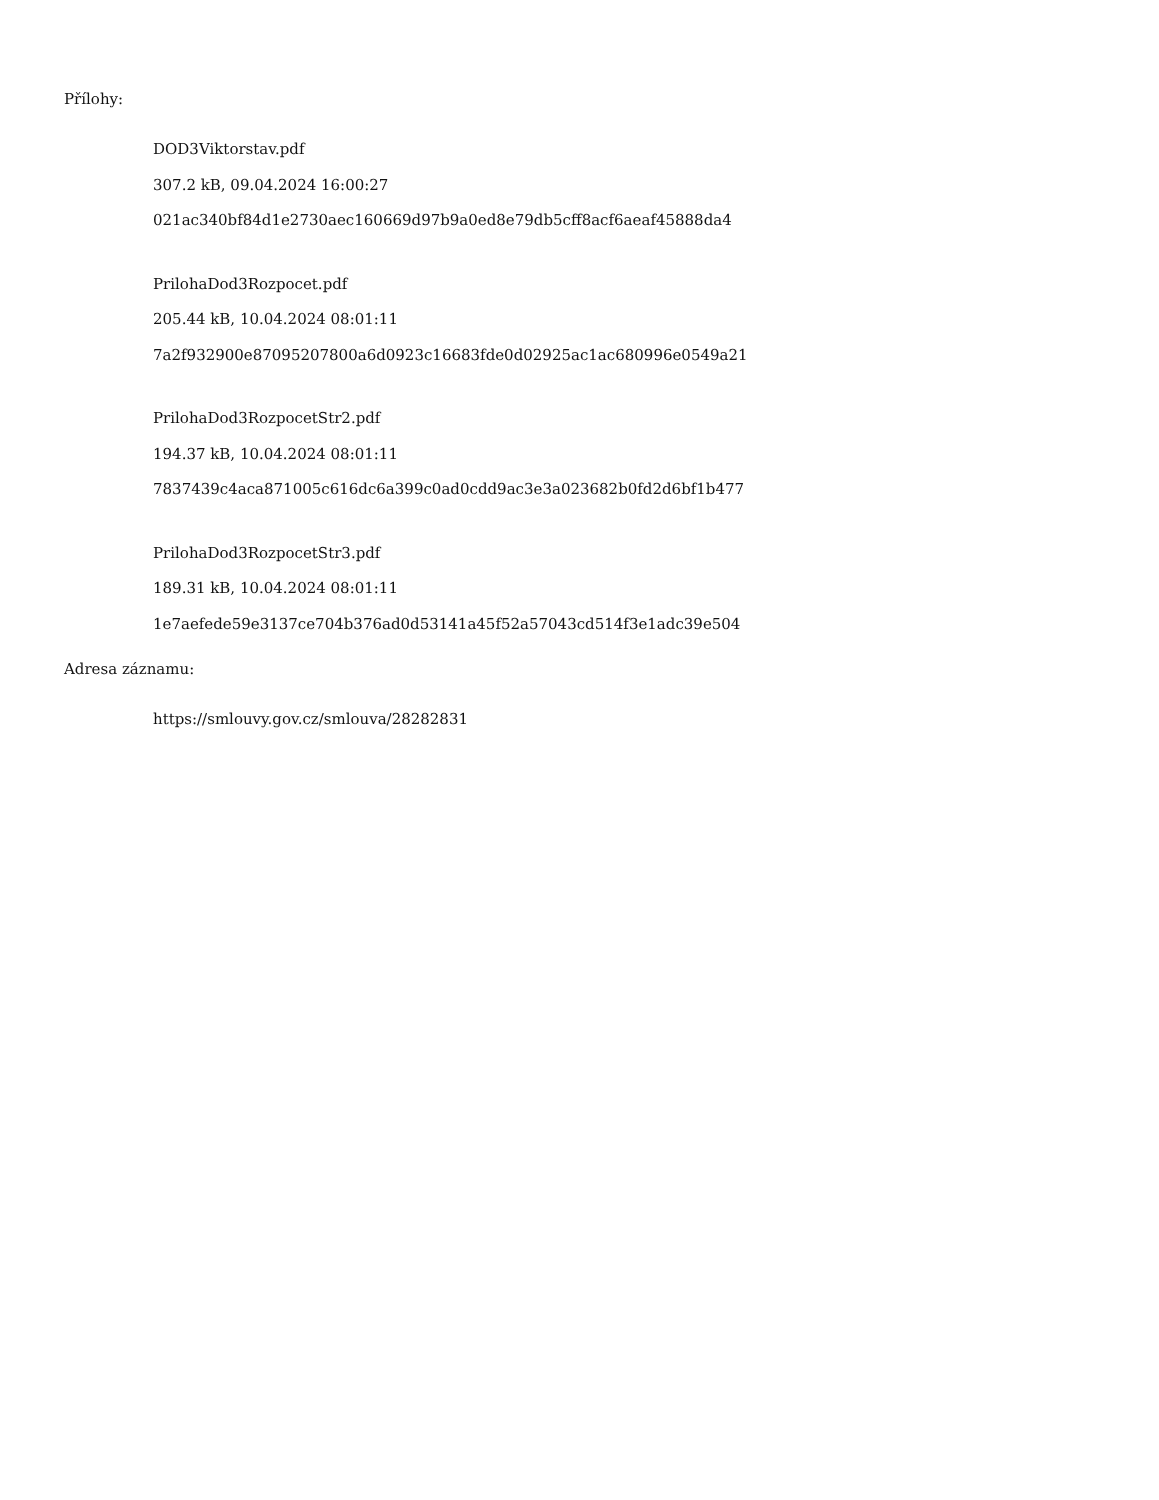Přílohy:
DOD3Viktorstav.pdf
307.2 kB, 09.04.2024 16:00:27
021ac340bf84d1e2730aec160669d97b9a0ed8e79db5cff8acf6aeaf45888da4
PrilohaDod3Rozpocet.pdf
205.44 kB, 10.04.2024 08:01:11
7a2f932900e87095207800a6d0923c16683fde0d02925ac1ac680996e0549a21
PrilohaDod3RozpocetStr2.pdf
194.37 kB, 10.04.2024 08:01:11
7837439c4aca871005c616dc6a399c0ad0cdd9ac3e3a023682b0fd2d6bf1b477
PrilohaDod3RozpocetStr3.pdf
189.31 kB, 10.04.2024 08:01:11
1e7aefede59e3137ce704b376ad0d53141a45f52a57043cd514f3e1adc39e504
Adresa záznamu:
https://smlouvy.gov.cz/smlouva/28282831